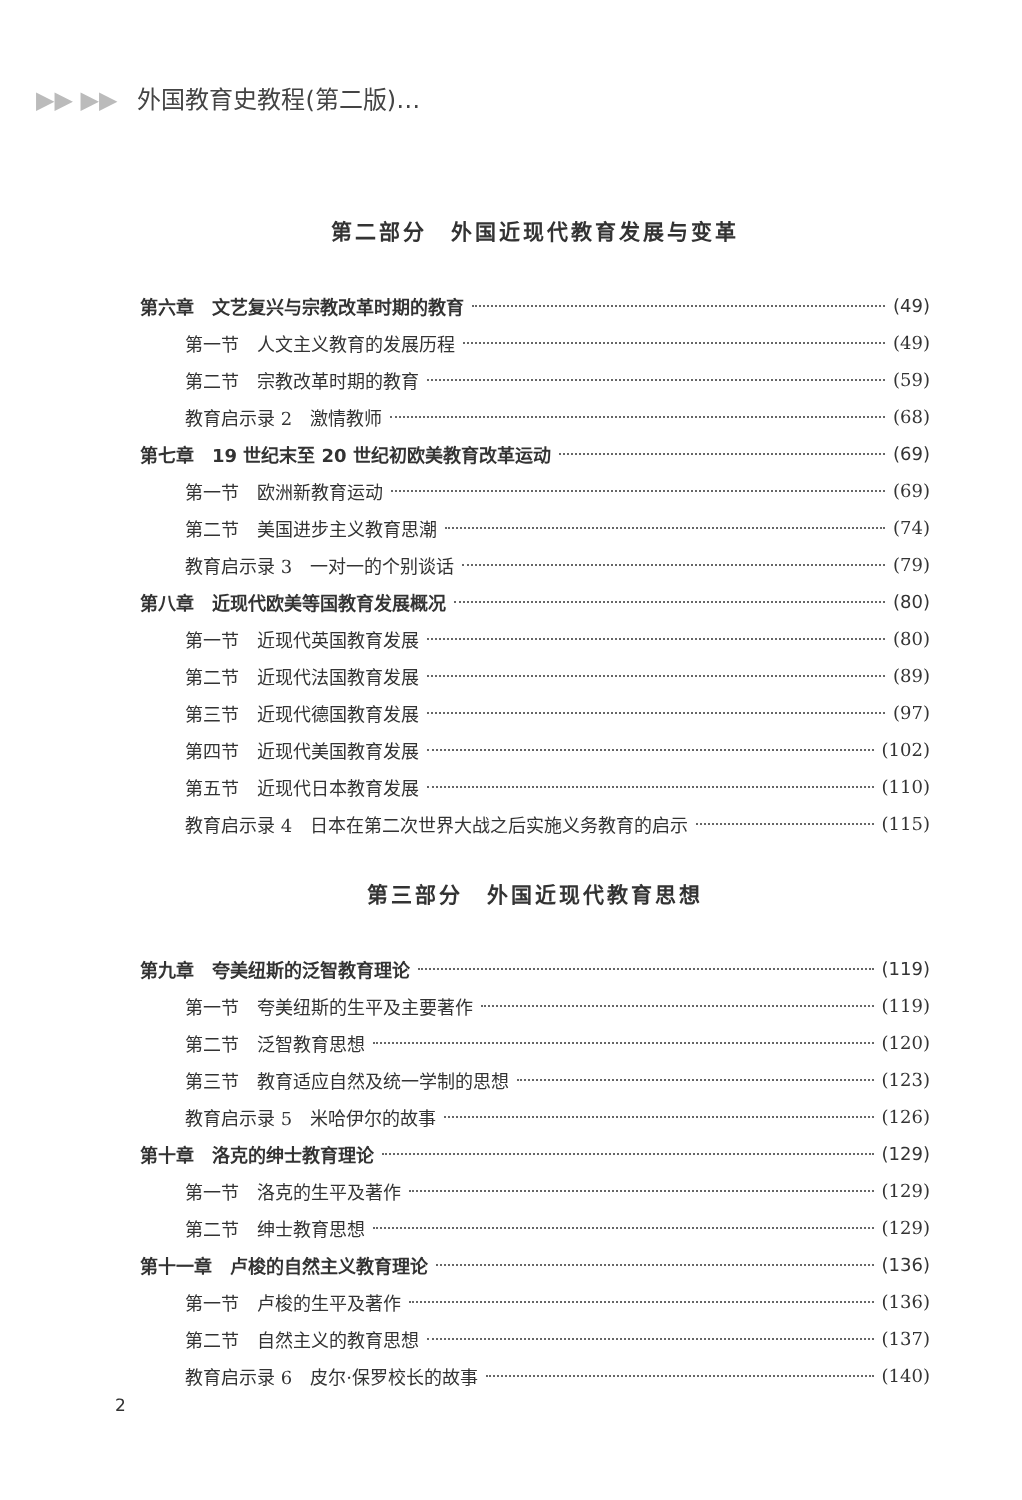▶▶ ▶▶ 外国教育史教程(第二版)…
第二部分　外国近现代教育发展与变革
第六章　文艺复兴与宗教改革时期的教育 (49)
第一节　人文主义教育的发展历程 (49)
第二节　宗教改革时期的教育 (59)
教育启示录 2　激情教师 (68)
第七章　19 世纪末至 20 世纪初欧美教育改革运动 (69)
第一节　欧洲新教育运动 (69)
第二节　美国进步主义教育思潮 (74)
教育启示录 3　一对一的个别谈话 (79)
第八章　近现代欧美等国教育发展概况 (80)
第一节　近现代英国教育发展 (80)
第二节　近现代法国教育发展 (89)
第三节　近现代德国教育发展 (97)
第四节　近现代美国教育发展 (102)
第五节　近现代日本教育发展 (110)
教育启示录 4　日本在第二次世界大战之后实施义务教育的启示 (115)
第三部分　外国近现代教育思想
第九章　夸美纽斯的泛智教育理论 (119)
第一节　夸美纽斯的生平及主要著作 (119)
第二节　泛智教育思想 (120)
第三节　教育适应自然及统一学制的思想 (123)
教育启示录 5　米哈伊尔的故事 (126)
第十章　洛克的绅士教育理论 (129)
第一节　洛克的生平及著作 (129)
第二节　绅士教育思想 (129)
第十一章　卢梭的自然主义教育理论 (136)
第一节　卢梭的生平及著作 (136)
第二节　自然主义的教育思想 (137)
教育启示录 6　皮尔·保罗校长的故事 (140)
2